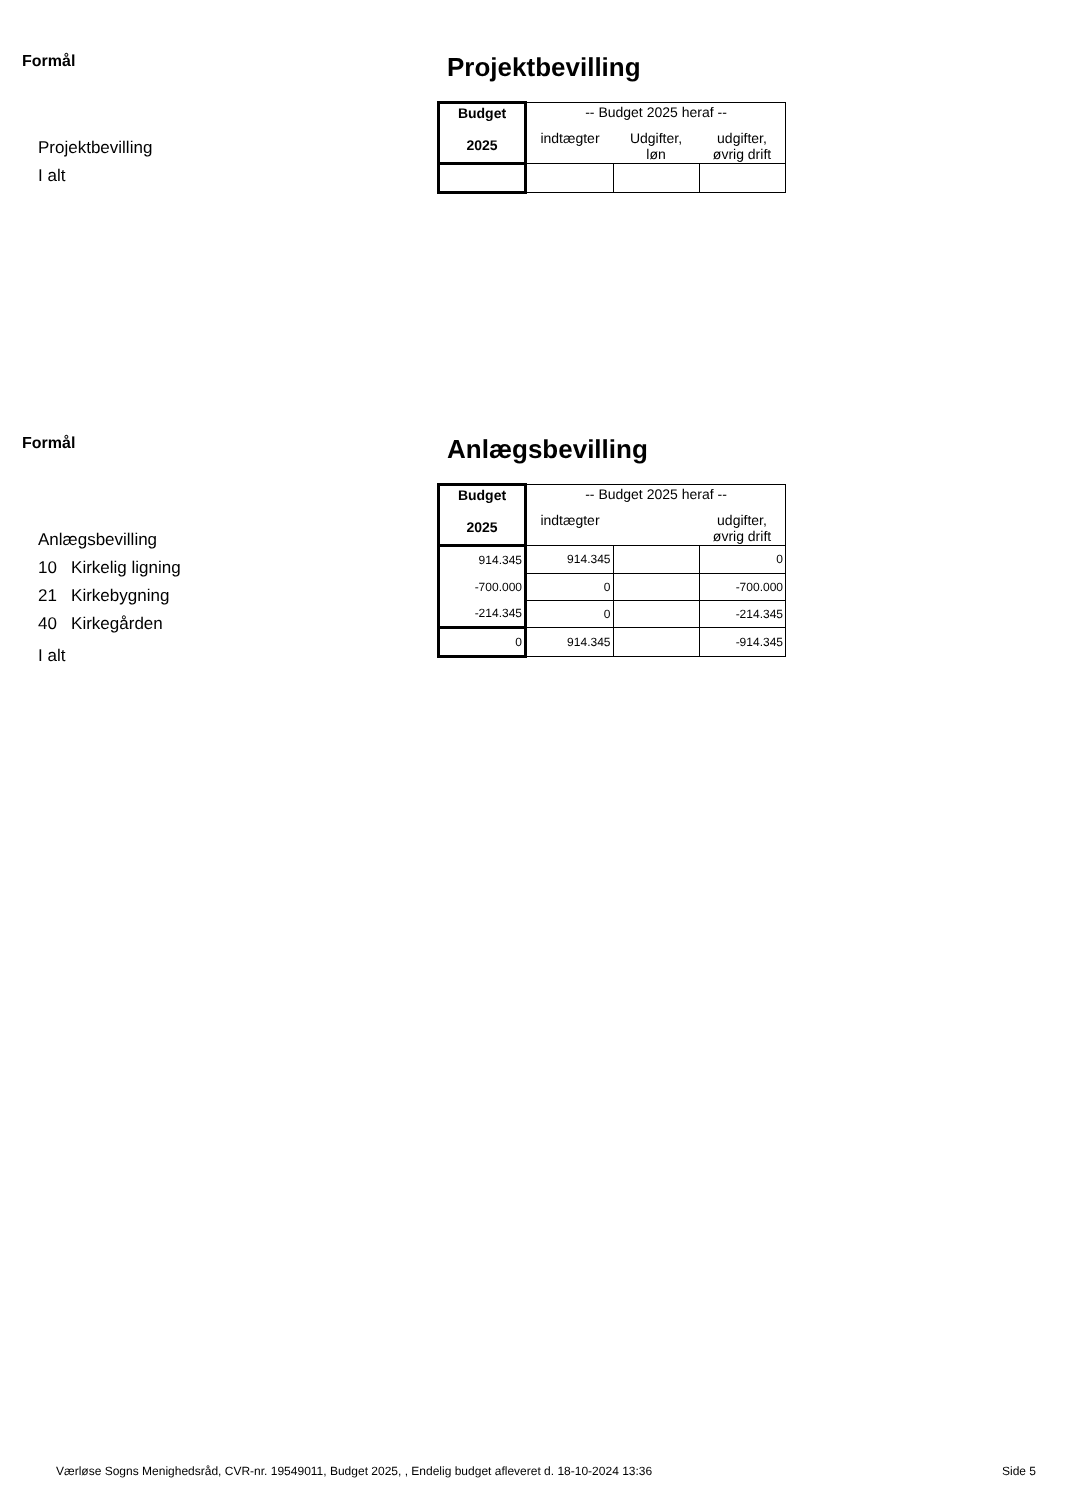Formål
Projektbevilling
I alt
Projektbevilling
| Budget 2025 | -- Budget 2025 heraf -- | | |
| --- | --- | --- | --- |
| | indtægter | Udgifter, løn | udgifter, øvrig drift |
Formål
Anlægsbevilling
10 Kirkelig ligning
21 Kirkebygning
40 Kirkegården
I alt
Anlægsbevilling
| Budget 2025 | -- Budget 2025 heraf -- | | |
| --- | --- | --- | --- |
| | indtægter | | udgifter, øvrig drift |
| 914.345 | 914.345 | | 0 |
| -700.000 | 0 | | -700.000 |
| -214.345 | 0 | | -214.345 |
| 0 | 914.345 | | -914.345 |
Værløse Sogns Menighedsråd, CVR-nr. 19549011, Budget 2025, , Endelig budget afleveret d. 18-10-2024 13:36 Side 5